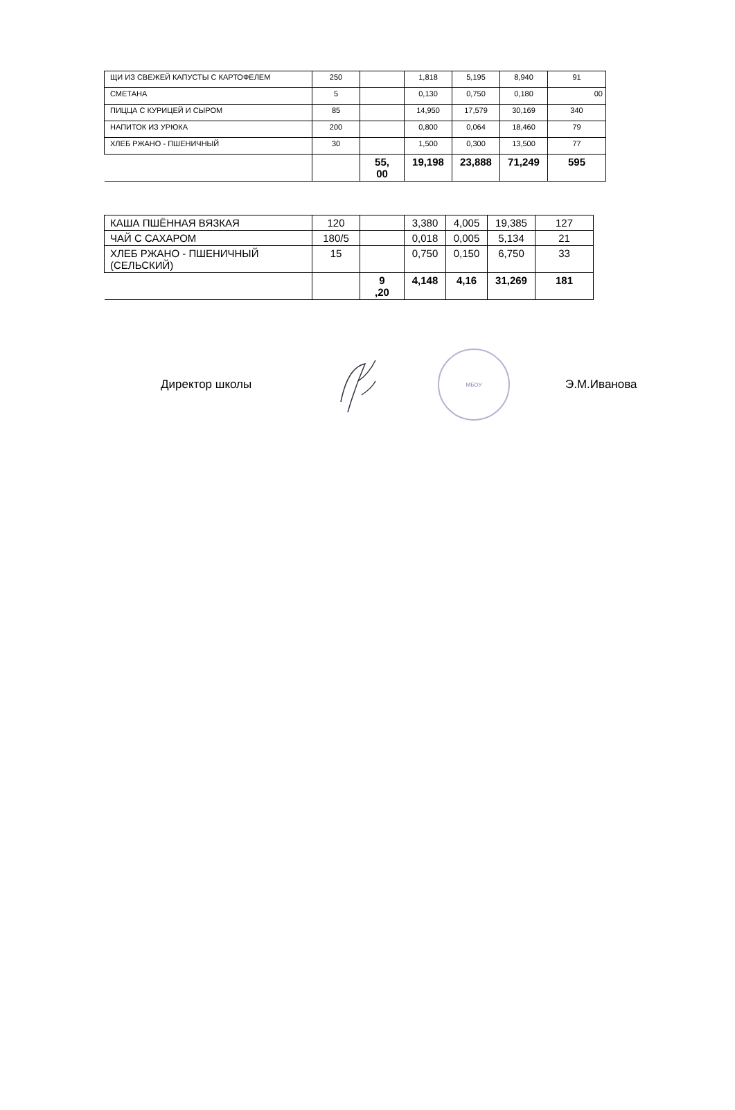| ЩИ ИЗ СВЕЖЕЙ КАПУСТЫ С КАРТОФЕЛЕМ | 250 | | 1,818 | 5,195 | 8,940 | 91 |
| СМЕТАНА | 5 | | 0,130 | 0,750 | 0,180 | 00 |
| ПИЦЦА С КУРИЦЕЙ И СЫРОМ | 85 | | 14,950 | 17,579 | 30,169 | 340 |
| НАПИТОК ИЗ УРЮКА | 200 | | 0,800 | 0,064 | 18,460 | 79 |
| ХЛЕБ РЖАНО - ПШЕНИЧНЫЙ | 30 | | 1,500 | 0,300 | 13,500 | 77 |
| | | 55, 00 | 19,198 | 23,888 | 71,249 | 595 |
| КАША ПШЁННАЯ ВЯЗКАЯ | 120 | | 3,380 | 4,005 | 19,385 | 127 |
| ЧАЙ С САХАРОМ | 180/5 | | 0,018 | 0,005 | 5,134 | 21 |
| ХЛЕБ РЖАНО - ПШЕНИЧНЫЙ (СЕЛЬСКИЙ) | 15 | | 0,750 | 0,150 | 6,750 | 33 |
| | | 9 ,20 | 4,148 | 4,16 | 31,269 | 181 |
Директор школы
МБОУ
Э.М.Иванова